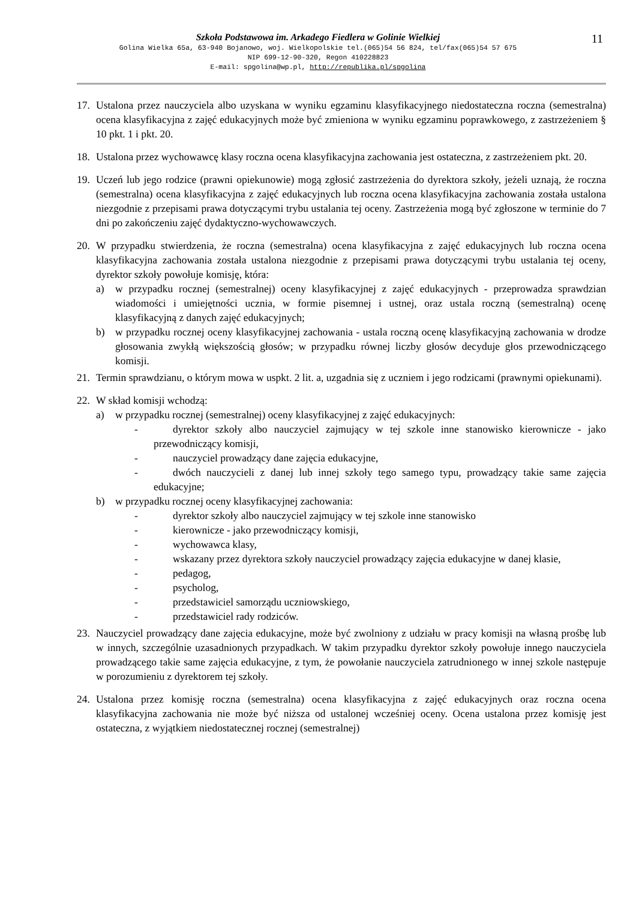11
Szkoła Podstawowa im. Arkadego Fiedlera w Golinie Wielkiej
Golina Wielka 65a, 63-940 Bojanowo, woj. Wielkopolskie tel.(065)54 56 824, tel/fax(065)54 57 675
NIP 699-12-90-320, Regon 410228823
E-mail: spgolina@wp.pl, http://republika.pl/spgolina
17. Ustalona przez nauczyciela albo uzyskana w wyniku egzaminu klasyfikacyjnego niedostateczna roczna (semestralna) ocena klasyfikacyjna z zajęć edukacyjnych może być zmieniona w wyniku egzaminu poprawkowego, z zastrzeżeniem § 10 pkt. 1 i pkt. 20.
18. Ustalona przez wychowawcę klasy roczna ocena klasyfikacyjna zachowania jest ostateczna, z zastrzeżeniem pkt. 20.
19. Uczeń lub jego rodzice (prawni opiekunowie) mogą zgłosić zastrzeżenia do dyrektora szkoły, jeżeli uznają, że roczna (semestralna) ocena klasyfikacyjna z zajęć edukacyjnych lub roczna ocena klasyfikacyjna zachowania została ustalona niezgodnie z przepisami prawa dotyczącymi trybu ustalania tej oceny. Zastrzeżenia mogą być zgłoszone w terminie do 7 dni po zakończeniu zajęć dydaktyczno-wychowawczych.
20. W przypadku stwierdzenia, że roczna (semestralna) ocena klasyfikacyjna z zajęć edukacyjnych lub roczna ocena klasyfikacyjna zachowania została ustalona niezgodnie z przepisami prawa dotyczącymi trybu ustalania tej oceny, dyrektor szkoły powołuje komisję, która:
a) w przypadku rocznej (semestralnej) oceny klasyfikacyjnej z zajęć edukacyjnych - przeprowadza sprawdzian wiadomości i umiejętności ucznia, w formie pisemnej i ustnej, oraz ustala roczną (semestralną) ocenę klasyfikacyjną z danych zajęć edukacyjnych;
b) w przypadku rocznej oceny klasyfikacyjnej zachowania - ustala roczną ocenę klasyfikacyjną zachowania w drodze głosowania zwykłą większością głosów; w przypadku równej liczby głosów decyduje głos przewodniczącego komisji.
21. Termin sprawdzianu, o którym mowa w uspkt. 2 lit. a, uzgadnia się z uczniem i jego rodzicami (prawnymi opiekunami).
22. W skład komisji wchodzą:
a) w przypadku rocznej (semestralnej) oceny klasyfikacyjnej z zajęć edukacyjnych:
- dyrektor szkoły albo nauczyciel zajmujący w tej szkole inne stanowisko kierownicze - jako przewodniczący komisji,
- nauczyciel prowadzący dane zajęcia edukacyjne,
- dwóch nauczycieli z danej lub innej szkoły tego samego typu, prowadzący takie same zajęcia edukacyjne;
b) w przypadku rocznej oceny klasyfikacyjnej zachowania:
- dyrektor szkoły albo nauczyciel zajmujący w tej szkole inne stanowisko
- kierownicze - jako przewodniczący komisji,
- wychowawca klasy,
- wskazany przez dyrektora szkoły nauczyciel prowadzący zajęcia edukacyjne w danej klasie,
- pedagog,
- psycholog,
- przedstawiciel samorządu uczniowskiego,
- przedstawiciel rady rodziców.
23. Nauczyciel prowadzący dane zajęcia edukacyjne, może być zwolniony z udziału w pracy komisji na własną prośbę lub w innych, szczególnie uzasadnionych przypadkach. W takim przypadku dyrektor szkoły powołuje innego nauczyciela prowadzącego takie same zajęcia edukacyjne, z tym, że powołanie nauczyciela zatrudnionego w innej szkole następuje w porozumieniu z dyrektorem tej szkoły.
24. Ustalona przez komisję roczna (semestralna) ocena klasyfikacyjna z zajęć edukacyjnych oraz roczna ocena klasyfikacyjna zachowania nie może być niższa od ustalonej wcześniej oceny. Ocena ustalona przez komisję jest ostateczna, z wyjątkiem niedostatecznej rocznej (semestralnej)